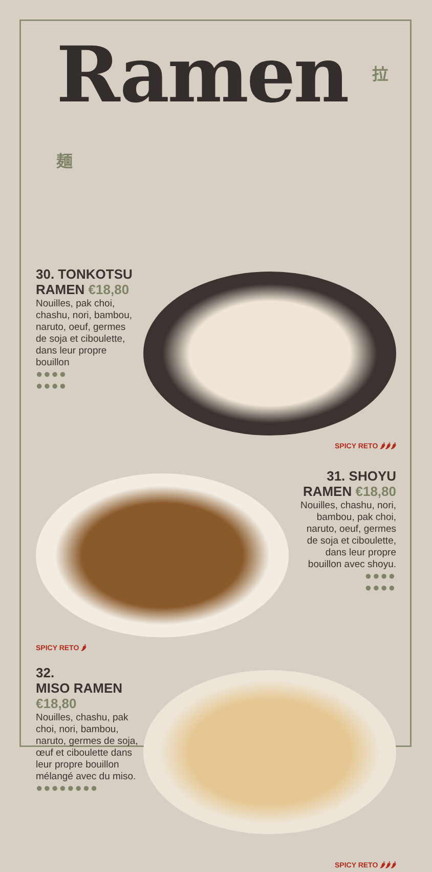Ramen 拉麺
30. TONKOTSU RAMEN €18,80
Nouilles, pak choi, chashu, nori, bambou, naruto, oeuf, germes de soja et ciboulette, dans leur propre bouillon
●●●●
●●●●
SPICY RETO 🌶🌶🌶
31. SHOYU RAMEN €18,80
Nouilles, chashu, nori, bambou, pak choi, naruto, oeuf, germes de soja et ciboulette, dans leur propre bouillon avec shoyu.
●●●●
●●●●
SPICY RETO 🌶
32.
MISO RAMEN
€18,80
Nouilles, chashu, pak choi, nori, bambou, naruto, germes de soja, œuf et ciboulette dans leur propre bouillon mélangé avec du miso.
●●●●●●●●
SPICY RETO 🌶🌶🌶